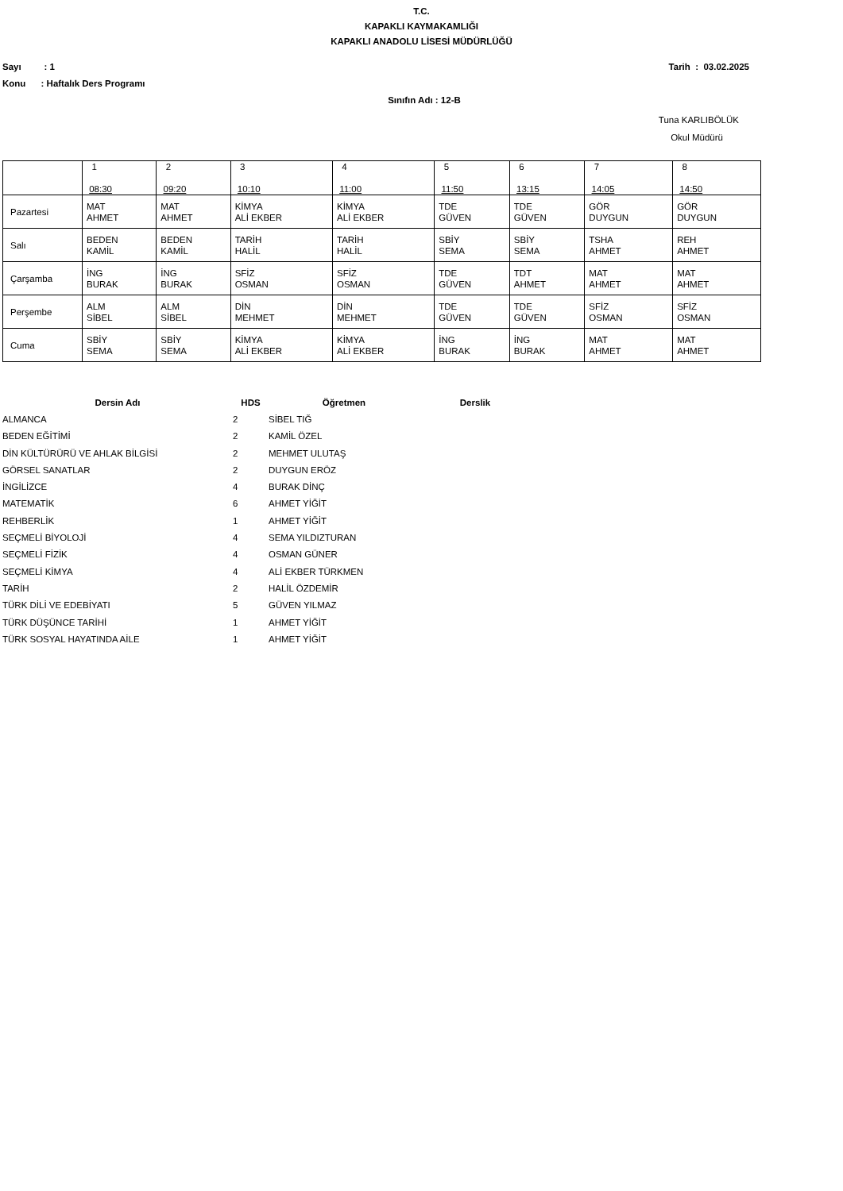T.C.
KAPAKLI KAYMAKAMLIĞI
KAPAKLI ANADOLU LİSESİ MÜDÜRLÜĞÜ
Sayı : 1 Tarih : 03.02.2025
Konu : Haftalık Ders Programı
Sınıfın Adı : 12-B
Tuna KARLIBÖLÜK
Okul Müdürü
| | 1 08:30 | 2 09:20 | 3 10:10 | 4 11:00 | 5 11:50 | 6 13:15 | 7 14:05 | 8 14:50 |
| Pazartesi | MAT AHMET | MAT AHMET | KİMYA ALİ EKBER | KİMYA ALİ EKBER | TDE GÜVEN | TDE GÜVEN | GÖR DUYGUN | GÖR DUYGUN |
| Salı | BEDEN KAMİL | BEDEN KAMİL | TARİH HALİL | TARİH HALİL | SBİY SEMA | SBİY SEMA | TSHA AHMET | REH AHMET |
| Çarşamba | İNG BURAK | İNG BURAK | SFİZ OSMAN | SFİZ OSMAN | TDE GÜVEN | TDT AHMET | MAT AHMET | MAT AHMET |
| Perşembe | ALM SİBEL | ALM SİBEL | DİN MEHMET | DİN MEHMET | TDE GÜVEN | TDE GÜVEN | SFİZ OSMAN | SFİZ OSMAN |
| Cuma | SBİY SEMA | SBİY SEMA | KİMYA ALİ EKBER | KİMYA ALİ EKBER | İNG BURAK | İNG BURAK | MAT AHMET | MAT AHMET |
| Dersin Adı | HDS | Öğretmen | Derslik |
| --- | --- | --- | --- |
| ALMANCA | 2 | SİBEL TIĞ | |
| BEDEN EĞİTİMİ | 2 | KAMİL ÖZEL | |
| DİN KÜLTÜRÜRÜ VE AHLAK BİLGİSİ | 2 | MEHMET ULUTAŞ | |
| GÖRSEL SANATLAR | 2 | DUYGUN ERÖZ | |
| İNGİLİZCE | 4 | BURAK DİNÇ | |
| MATEMATİK | 6 | AHMET YİĞİT | |
| REHBERLİK | 1 | AHMET YİĞİT | |
| SEÇMELİ BİYOLOJİ | 4 | SEMA YILDIZTURAN | |
| SEÇMELİ FİZİK | 4 | OSMAN GÜNER | |
| SEÇMELİ KİMYA | 4 | ALİ EKBER TÜRKMEN | |
| TARİH | 2 | HALİL ÖZDEMİR | |
| TÜRK DİLİ VE EDEBİYATI | 5 | GÜVEN YILMAZ | |
| TÜRK DÜŞÜNCE TARİHİ | 1 | AHMET YİĞİT | |
| TÜRK SOSYAL HAYATINDA AİLE | 1 | AHMET YİĞİT | |